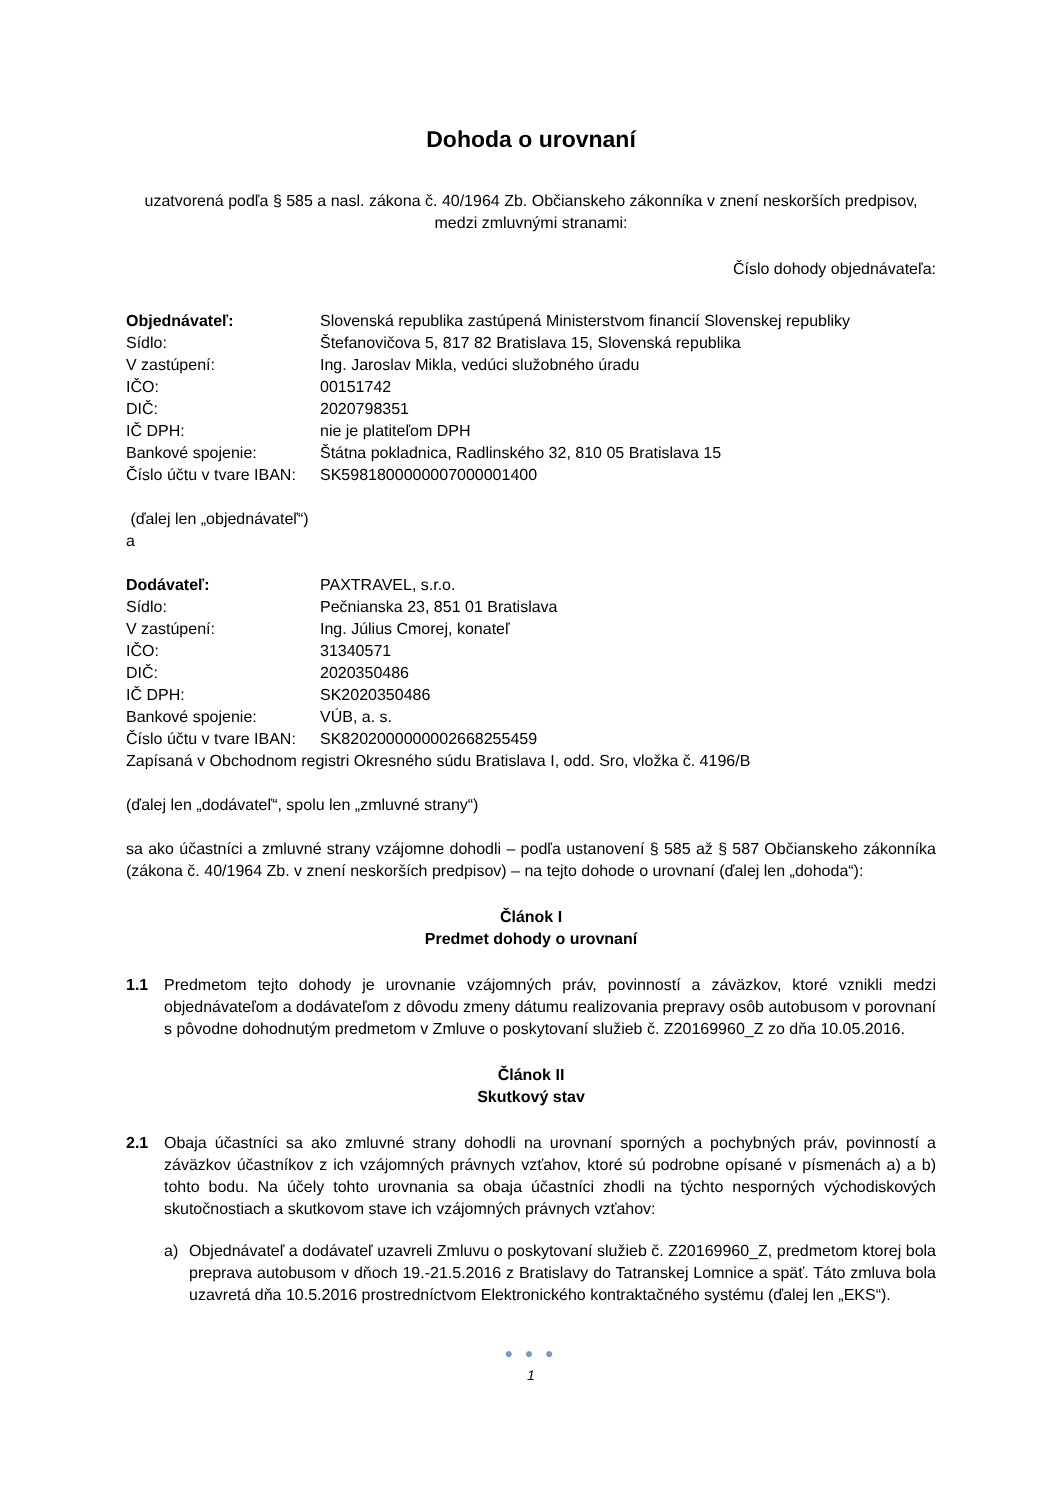Dohoda o urovnaní
uzatvorená podľa § 585 a nasl. zákona č. 40/1964 Zb. Občianskeho zákonníka v znení neskorších predpisov,
medzi zmluvnými stranami:
Číslo dohody objednávateľa:
| Objednávateľ: | Slovenská republika zastúpená Ministerstvom financií Slovenskej republiky |
| Sídlo: | Štefanovičova 5, 817 82 Bratislava 15, Slovenská republika |
| V zastúpení: | Ing. Jaroslav Mikla, vedúci služobného úradu |
| IČO: | 00151742 |
| DIČ: | 2020798351 |
| IČ DPH: | nie je platiteľom DPH |
| Bankové spojenie: | Štátna pokladnica, Radlinského 32, 810 05 Bratislava 15 |
| Číslo účtu v tvare IBAN: | SK5981800000007000001400 |
(ďalej len „objednávateľ“)
a
| Dodávateľ: | PAXTRAVEL, s.r.o. |
| Sídlo: | Pečnianska 23, 851 01 Bratislava |
| V zastúpení: | Ing. Július Cmorej, konateľ |
| IČO: | 31340571 |
| DIČ: | 2020350486 |
| IČ DPH: | SK2020350486 |
| Bankové spojenie: | VÚB, a. s. |
| Číslo účtu v tvare IBAN: | SK8202000000002668255459 |
| Zapísaná v Obchodnom registri Okresného súdu Bratislava I, odd. Sro, vložka č. 4196/B | |
(ďalej len „dodávateľ“, spolu len „zmluvné strany“)
sa ako účastníci a zmluvné strany vzájomne dohodli – podľa ustanovení § 585 až § 587 Občianskeho zákonníka (zákona č. 40/1964 Zb. v znení neskorších predpisov) – na tejto dohode o urovnaní (ďalej len „dohoda“):
Článok I
Predmet dohody o urovnaní
1.1 Predmetom tejto dohody je urovnanie vzájomných práv, povinností a záväzkov, ktoré vznikli medzi objednávateľom a dodávateľom z dôvodu zmeny dátumu realizovania prepravy osôb autobusom v porovnaní s pôvodne dohodnutým predmetom v Zmluve o poskytovaní služieb č. Z20169960_Z zo dňa 10.05.2016.
Článok II
Skutkový stav
2.1 Obaja účastníci sa ako zmluvné strany dohodli na urovnaní sporných a pochybných práv, povinností a záväzkov účastníkov z ich vzájomných právnych vzťahov, ktoré sú podrobne opísané v písmenách a) a b) tohto bodu. Na účely tohto urovnania sa obaja účastníci zhodli na týchto nesporných východiskových skutočnostiach a skutkovom stave ich vzájomných právnych vzťahov:
a) Objednávateľ a dodávateľ uzavreli Zmluvu o poskytovaní služieb č. Z20169960_Z, predmetom ktorej bola preprava autobusom v dňoch 19.-21.5.2016 z Bratislavy do Tatranskej Lomnice a späť. Táto zmluva bola uzavretá dňa 10.5.2016 prostredníctvom Elektronického kontraktačného systému (ďalej len „EKS“).
● ● ●
1